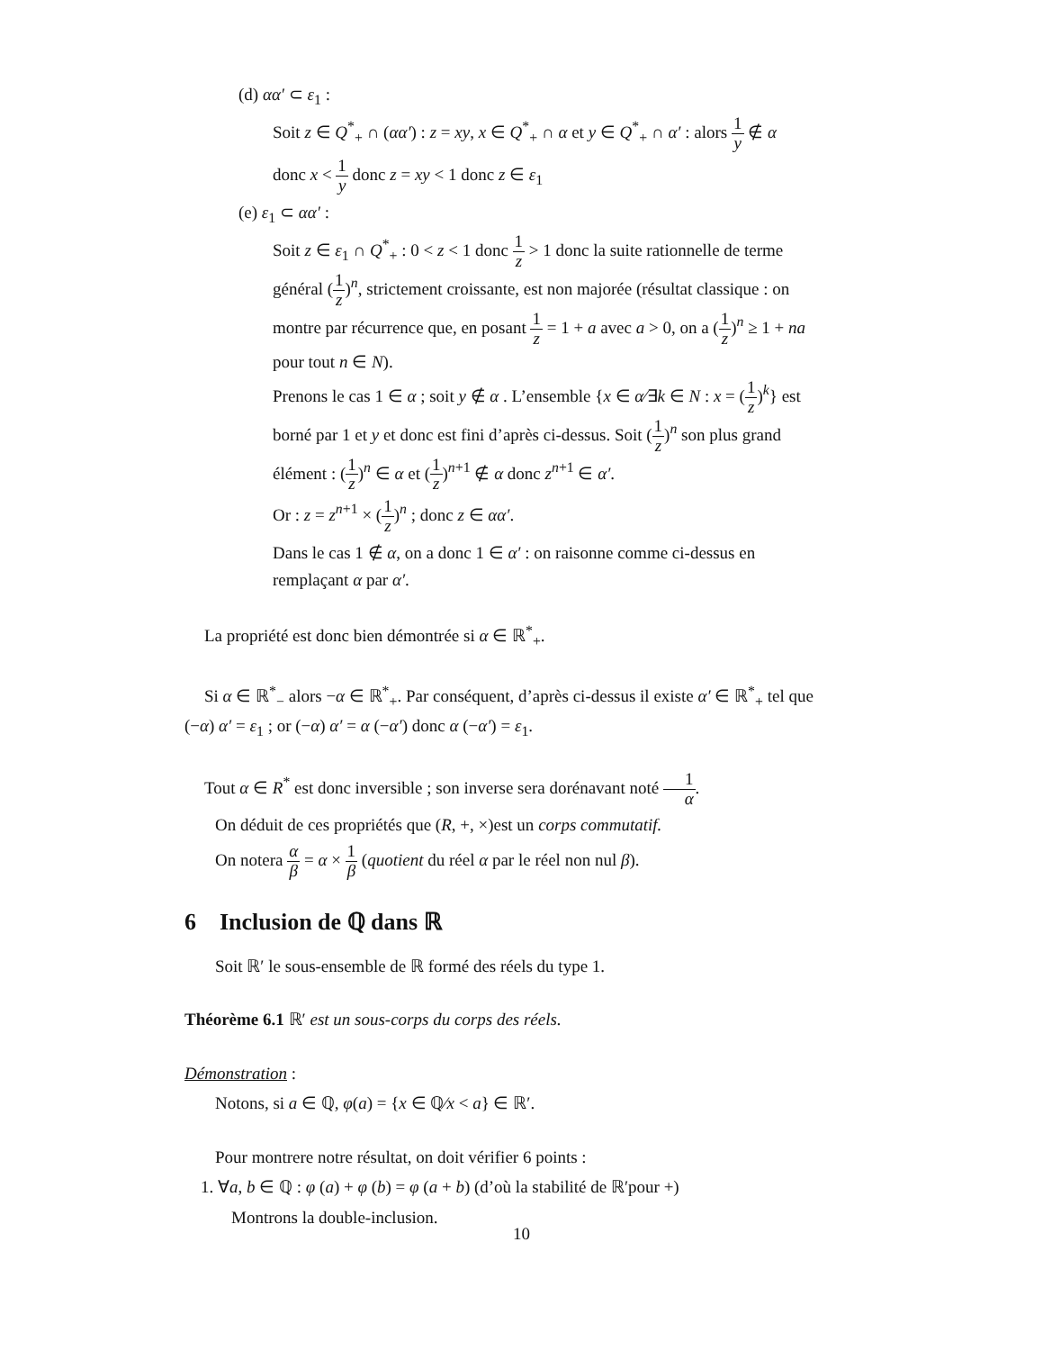(d) αα′ ⊂ ε<sub>1</sub> :
Soit z ∈ Q<sup>*</sup><sub>+</sub> ∩ (αα′) : z = xy, x ∈ Q<sup>*</sup><sub>+</sub> ∩ α et y ∈ Q<sup>*</sup><sub>+</sub> ∩ α′ : alors 1 y ∉ α
donc x < 1 y donc z = xy < 1 donc z ∈ ε<sub>1</sub>
(e) ε<sub>1</sub> ⊂ αα′ :
Soit z ∈ ε<sub>1</sub> ∩ Q<sup>*</sup><sub>+</sub> : 0 < z < 1 donc 1 z > 1 donc la suite rationnelle de terme général (1 z)<sup>n</sup>, strictement croissante, est non majorée (résultat classique : on montre par récurrence que, en posant 1 z = 1 + a avec a > 0, on a (1 z)<sup>n</sup> ≥ 1 + na pour tout n ∈ N).
Prenons le cas 1 ∈ α ; soit y ∉ α . L’ensemble {x ∈ α∕∃k ∈ N : x = (1 z)<sup>k</sup>} est borné par 1 et y et donc est fini d’après ci-dessus. Soit (1 z)<sup>n</sup> son plus grand élément : (1 z)<sup>n</sup> ∈ α et (1 z)<sup>n+1</sup> ∉ α donc z<sup>n+1</sup> ∈ α′.
Or : z = z<sup>n+1</sup> × (1 z)<sup>n</sup> ; donc z ∈ αα′.
Dans le cas 1 ∉ α, on a donc 1 ∈ α′ : on raisonne comme ci-dessus en remplaçant α par α′.
La propriété est donc bien démontrée si α ∈ ℝ<sup>*</sup><sub>+</sub>.
Si α ∈ ℝ<sup>*</sup><sub>−</sub> alors −α ∈ ℝ<sup>*</sup><sub>+</sub>. Par conséquent, d’après ci-dessus il existe α′ ∈ ℝ<sup>*</sup><sub>+</sub> tel que (−α) α′ = ε<sub>1</sub> ; or (−α) α′ = α (−α′) donc α (−α′) = ε<sub>1</sub>.
Tout α ∈ R<sup>*</sup> est donc inversible ; son inverse sera dorénavant noté 1 α.
On déduit de ces propriétés que (R, +, ×)est un corps commutatif.
On notera α β = α × 1 β (quotient du réel α par le réel non nul β).
6 Inclusion de ℚ dans ℝ
Soit ℝ′ le sous-ensemble de ℝ formé des réels du type 1.
Théorème 6.1 ℝ′ est un sous-corps du corps des réels.
Démonstration :
Notons, si a ∈ ℚ, φ(a) = {x ∈ ℚ∕x < a} ∈ ℝ′.
Pour montrere notre résultat, on doit vérifier 6 points :
1. ∀a, b ∈ ℚ : φ (a) + φ (b) = φ (a + b) (d’où la stabilité de ℝ′pour +)
Montrons la double-inclusion.
10